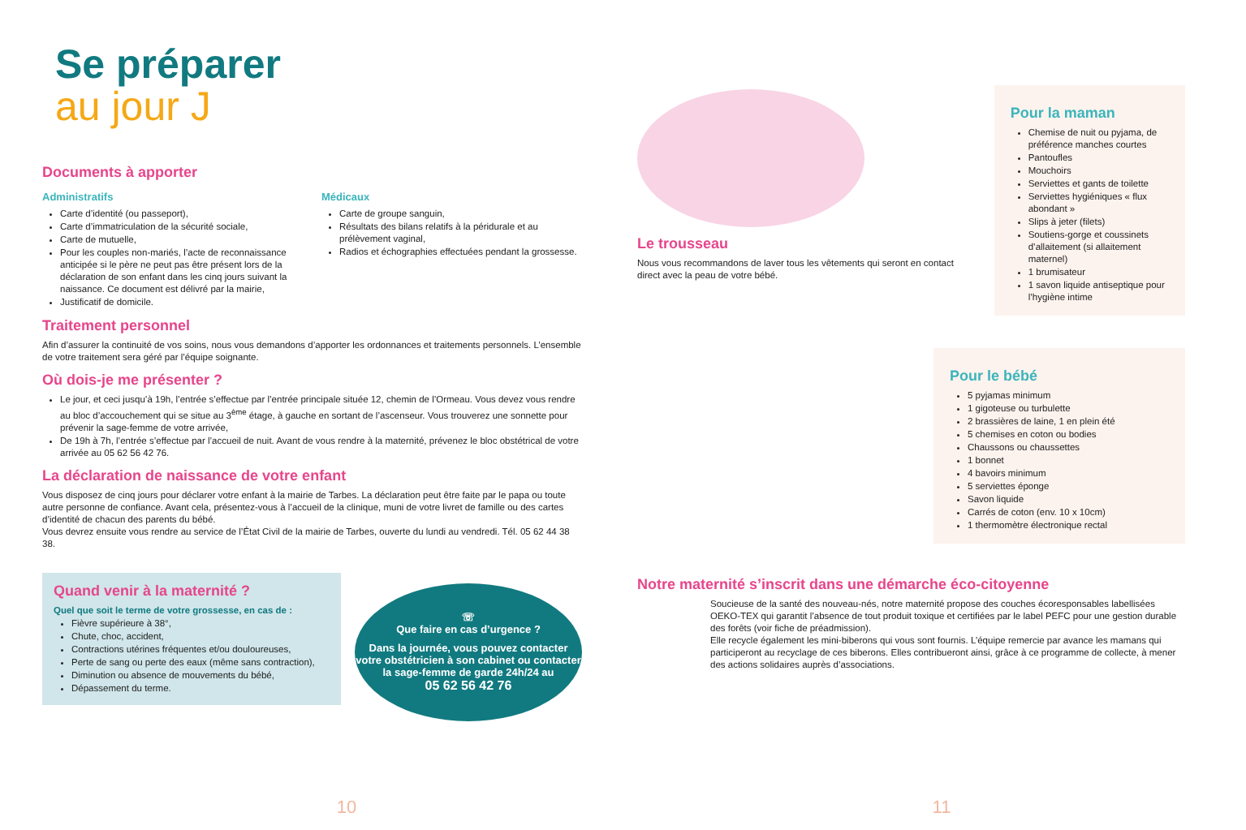Se préparer
au jour J
Documents à apporter
Administratifs
Carte d’identité (ou passeport),
Carte d’immatriculation de la sécurité sociale,
Carte de mutuelle,
Pour les couples non-mariés, l’acte de reconnaissance anticipée si le père ne peut pas être présent lors de la déclaration de son enfant dans les cinq jours suivant la naissance. Ce document est délivré par la mairie,
Justificatif de domicile.
Médicaux
Carte de groupe sanguin,
Résultats des bilans relatifs à la péridurale et au prélèvement vaginal,
Radios et échographies effectuées pendant la grossesse.
Traitement personnel
Afin d’assurer la continuité de vos soins, nous vous demandons d’apporter les ordonnances et traitements personnels. L’ensemble de votre traitement sera géré par l’équipe soignante.
Où dois-je me présenter ?
Le jour, et ceci jusqu’à 19h, l’entrée s’effectue par l’entrée principale située 12, chemin de l’Ormeau. Vous devez vous rendre au bloc d’accouchement qui se situe au 3<sup>ème</sup> étage, à gauche en sortant de l’ascenseur. Vous trouverez une sonnette pour prévenir la sage-femme de votre arrivée,
De 19h à 7h, l’entrée s’effectue par l’accueil de nuit. Avant de vous rendre à la maternité, prévenez le bloc obstétrical de votre arrivée au 05 62 56 42 76.
La déclaration de naissance de votre enfant
Vous disposez de cinq jours pour déclarer votre enfant à la mairie de Tarbes. La déclaration peut être faite par le papa ou toute autre personne de confiance. Avant cela, présentez-vous à l’accueil de la clinique, muni de votre livret de famille ou des cartes d’identité de chacun des parents du bébé.
Vous devrez ensuite vous rendre au service de l’État Civil de la mairie de Tarbes, ouverte du lundi au vendredi. Tél. 05 62 44 38 38.
Quand venir à la maternité ?
Quel que soit le terme de votre grossesse, en cas de :
Fièvre supérieure à 38°,
Chute, choc, accident,
Contractions utérines fréquentes et/ou douloureuses,
Perte de sang ou perte des eaux (même sans contraction),
Diminution ou absence de mouvements du bébé,
Dépassement du terme.
☏
Que faire en cas d’urgence ?
Dans la journée, vous pouvez contacter votre obstétricien à son cabinet ou contacter la sage-femme de garde 24h/24 au
05 62 56 42 76
10
Le trousseau
Nous vous recommandons de laver tous les vêtements qui seront en contact direct avec la peau de votre bébé.
Pour la maman
Chemise de nuit ou pyjama, de préférence manches courtes
Pantoufles
Mouchoirs
Serviettes et gants de toilette
Serviettes hygiéniques « flux abondant »
Slips à jeter (filets)
Soutiens-gorge et coussinets d’allaitement (si allaitement maternel)
1 brumisateur
1 savon liquide antiseptique pour l’hygiène intime
Pour le bébé
5 pyjamas minimum
1 gigoteuse ou turbulette
2 brassières de laine, 1 en plein été
5 chemises en coton ou bodies
Chaussons ou chaussettes
1 bonnet
4 bavoirs minimum
5 serviettes éponge
Savon liquide
Carrés de coton (env. 10 x 10cm)
1 thermomètre électronique rectal
Notre maternité s’inscrit dans une démarche éco-citoyenne
Soucieuse de la santé des nouveau-nés, notre maternité propose des couches écoresponsables labellisées OEKO-TEX qui garantit l’absence de tout produit toxique et certifiées par le label PEFC pour une gestion durable des forêts (voir fiche de préadmission).
Elle recycle également les mini-biberons qui vous sont fournis. L’équipe remercie par avance les mamans qui participeront au recyclage de ces biberons. Elles contribueront ainsi, grâce à ce programme de collecte, à mener des actions solidaires auprès d’associations.
11